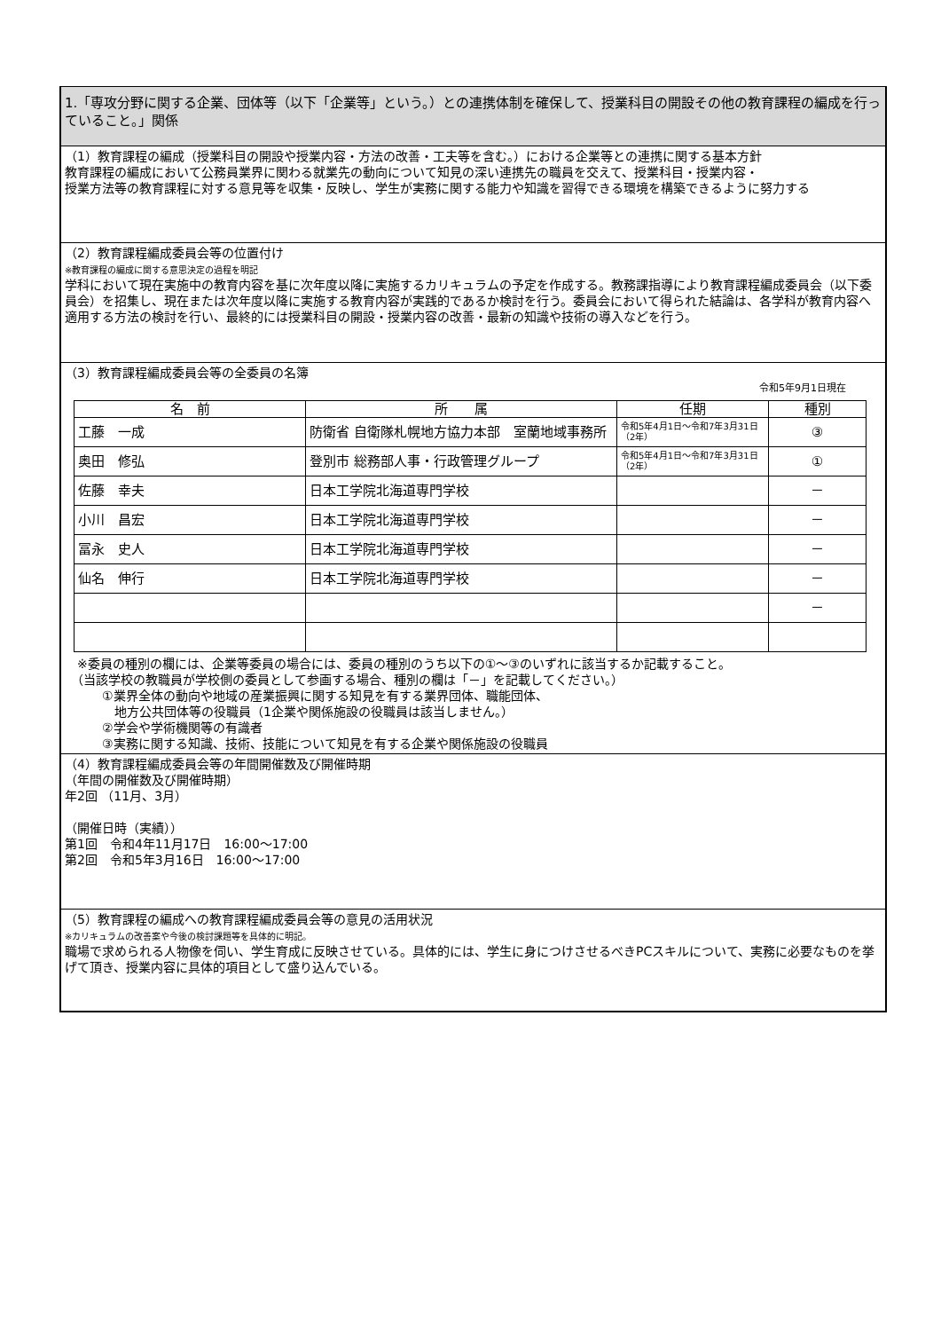1.「専攻分野に関する企業、団体等（以下「企業等」という。）との連携体制を確保して、授業科目の開設その他の教育課程の編成を行っていること。」関係
（1）教育課程の編成（授業科目の開設や授業内容・方法の改善・工夫等を含む。）における企業等との連携に関する基本方針
教育課程の編成において公務員業界に関わる就業先の動向について知見の深い連携先の職員を交えて、授業科目・授業内容・
授業方法等の教育課程に対する意見等を収集・反映し、学生が実務に関する能力や知識を習得できる環境を構築できるように努力する
（2）教育課程編成委員会等の位置付け
※教育課程の編成に関する意思決定の過程を明記
学科において現在実施中の教育内容を基に次年度以降に実施するカリキュラムの予定を作成する。教務課指導により教育課程編成委員会（以下委員会）を招集し、現在または次年度以降に実施する教育内容が実践的であるか検討を行う。委員会において得られた結論は、各学科が教育内容へ適用する方法の検討を行い、最終的には授業科目の開設・授業内容の改善・最新の知識や技術の導入などを行う。
（3）教育課程編成委員会等の全委員の名簿
令和5年9月1日現在
| 名 前 | 所 属 | 任期 | 種別 |
| --- | --- | --- | --- |
| 工藤 一成 | 防衛省 自衛隊札幌地方協力本部 室蘭地域事務所 | 令和5年4月1日～令和7年3月31日（2年） | ③ |
| 奥田 修弘 | 登別市 総務部人事・行政管理グループ | 令和5年4月1日～令和7年3月31日（2年） | ① |
| 佐藤 幸夫 | 日本工学院北海道専門学校 | | － |
| 小川 昌宏 | 日本工学院北海道専門学校 | | － |
| 冨永 史人 | 日本工学院北海道専門学校 | | － |
| 仙名 伸行 | 日本工学院北海道専門学校 | | － |
| | | | － |
　※委員の種別の欄には、企業等委員の場合には、委員の種別のうち以下の①～③のいずれに該当するか記載すること。
　（当該学校の教職員が学校側の委員として参画する場合、種別の欄は「－」を記載してください。）
　　　①業界全体の動向や地域の産業振興に関する知見を有する業界団体、職能団体、
　　　　地方公共団体等の役職員（1企業や関係施設の役職員は該当しません。）
　　　②学会や学術機関等の有識者
　　　③実務に関する知識、技術、技能について知見を有する企業や関係施設の役職員
（4）教育課程編成委員会等の年間開催数及び開催時期
（年間の開催数及び開催時期）
年2回 （11月、3月）
（開催日時（実績））
第1回　令和4年11月17日　16:00～17:00
第2回　令和5年3月16日　16:00～17:00
（5）教育課程の編成への教育課程編成委員会等の意見の活用状況
※カリキュラムの改善案や今後の検討課題等を具体的に明記。
職場で求められる人物像を伺い、学生育成に反映させている。具体的には、学生に身につけさせるべきPCスキルについて、実務に必要なものを挙げて頂き、授業内容に具体的項目として盛り込んでいる。